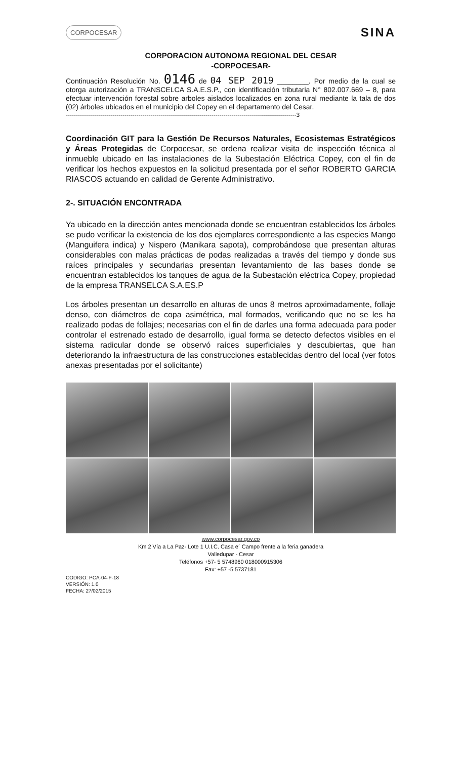CORPOCESAR
SINA
CORPORACION AUTONOMA REGIONAL DEL CESAR
-CORPOCESAR-
Continuación Resolución No. 0146 de 04 SEP 2019 ________. Por medio de la cual se otorga autorización a TRANSCELCA S.A.E.S.P., con identificación tributaria N° 802.007.669 – 8, para efectuar intervención forestal sobre arboles aislados localizados en zona rural mediante la tala de dos (02) árboles ubicados en el municipio del Copey en el departamento del Cesar.
------------------------------------------------------------------------------------------------------------------3
Coordinación GIT para la Gestión De Recursos Naturales, Ecosistemas Estratégicos y Áreas Protegidas de Corpocesar, se ordena realizar visita de inspección técnica al inmueble ubicado en las instalaciones de la Subestación Eléctrica Copey, con el fin de verificar los hechos expuestos en la solicitud presentada por el señor ROBERTO GARCIA RIASCOS actuando en calidad de Gerente Administrativo.
2-. SITUACIÓN ENCONTRADA
Ya ubicado en la dirección antes mencionada donde se encuentran establecidos los árboles se pudo verificar la existencia de los dos ejemplares correspondiente a las especies Mango (Manguifera indica) y Nispero (Manikara sapota), comprobándose que presentan alturas considerables con malas prácticas de podas realizadas a través del tiempo y donde sus raíces principales y secundarias presentan levantamiento de las bases donde se encuentran establecidos los tanques de agua de la Subestación eléctrica Copey, propiedad de la empresa TRANSELCA S.A.ES.P
Los árboles presentan un desarrollo en alturas de unos 8 metros aproximadamente, follaje denso, con diámetros de copa asimétrica, mal formados, verificando que no se les ha realizado podas de follajes; necesarias con el fin de darles una forma adecuada para poder controlar el estrenado estado de desarrollo, igual forma se detecto defectos visibles en el sistema radicular donde se observó raíces superficiales y descubiertas, que han deteriorando la infraestructura de las construcciones establecidas dentro del local (ver fotos anexas presentadas por el solicitante)
www.corpocesar.gov.co
Km 2 Vía a La Paz- Lote 1 U.I.C. Casa e´ Campo frente a la feria ganadera
Valledupar - Cesar
Teléfonos +57- 5 5748960 018000915306
Fax: +57 -5 5737181
CODIGO: PCA-04-F-18
VERSIÓN: 1.0
FECHA: 27/02/2015